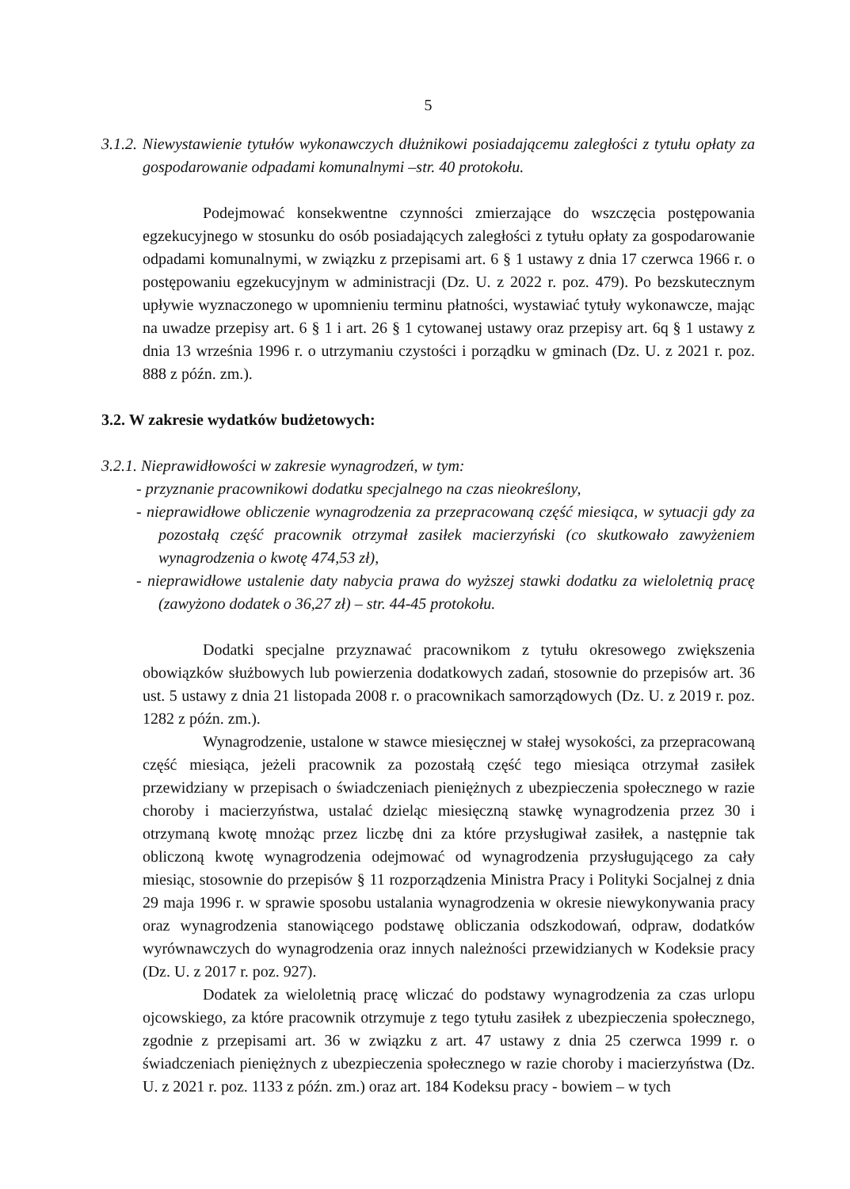5
3.1.2. Niewystawienie tytułów wykonawczych dłużnikowi posiadającemu zaległości z tytułu opłaty za gospodarowanie odpadami komunalnymi –str. 40 protokołu.
Podejmować konsekwentne czynności zmierzające do wszczęcia postępowania egzekucyjnego w stosunku do osób posiadających zaległości z tytułu opłaty za gospodarowanie odpadami komunalnymi, w związku z przepisami art. 6 § 1 ustawy z dnia 17 czerwca 1966 r. o postępowaniu egzekucyjnym w administracji (Dz. U. z 2022 r. poz. 479). Po bezskutecznym upływie wyznaczonego w upomnieniu terminu płatności, wystawiać tytuły wykonawcze, mając na uwadze przepisy art. 6 § 1 i art. 26 § 1 cytowanej ustawy oraz przepisy art. 6q § 1 ustawy z dnia 13 września 1996 r. o utrzymaniu czystości i porządku w gminach (Dz. U. z 2021 r. poz. 888 z późn. zm.).
3.2. W zakresie wydatków budżetowych:
3.2.1. Nieprawidłowości w zakresie wynagrodzeń, w tym:
- przyznanie pracownikowi dodatku specjalnego na czas nieokreślony,
- nieprawidłowe obliczenie wynagrodzenia za przepracowaną część miesiąca, w sytuacji gdy za pozostałą część pracownik otrzymał zasiłek macierzyński (co skutkowało zawyżeniem wynagrodzenia o kwotę 474,53 zł),
- nieprawidłowe ustalenie daty nabycia prawa do wyższej stawki dodatku za wieloletnią pracę (zawyżono dodatek o 36,27 zł) – str. 44-45 protokołu.
Dodatki specjalne przyznawać pracownikom z tytułu okresowego zwiększenia obowiązków służbowych lub powierzenia dodatkowych zadań, stosownie do przepisów art. 36 ust. 5 ustawy z dnia 21 listopada 2008 r. o pracownikach samorządowych (Dz. U. z 2019 r. poz. 1282 z późn. zm.).
Wynagrodzenie, ustalone w stawce miesięcznej w stałej wysokości, za przepracowaną część miesiąca, jeżeli pracownik za pozostałą część tego miesiąca otrzymał zasiłek przewidziany w przepisach o świadczeniach pieniężnych z ubezpieczenia społecznego w razie choroby i macierzyństwa, ustalać dzieląc miesięczną stawkę wynagrodzenia przez 30 i otrzymaną kwotę mnożąc przez liczbę dni za które przysługiwał zasiłek, a następnie tak obliczoną kwotę wynagrodzenia odejmować od wynagrodzenia przysługującego za cały miesiąc, stosownie do przepisów § 11 rozporządzenia Ministra Pracy i Polityki Socjalnej z dnia 29 maja 1996 r. w sprawie sposobu ustalania wynagrodzenia w okresie niewykonywania pracy oraz wynagrodzenia stanowiącego podstawę obliczania odszkodowań, odpraw, dodatków wyrównawczych do wynagrodzenia oraz innych należności przewidzianych w Kodeksie pracy (Dz. U. z 2017 r. poz. 927).
Dodatek za wieloletnią pracę wliczać do podstawy wynagrodzenia za czas urlopu ojcowskiego, za które pracownik otrzymuje z tego tytułu zasiłek z ubezpieczenia społecznego, zgodnie z przepisami art. 36 w związku z art. 47 ustawy z dnia 25 czerwca 1999 r. o świadczeniach pieniężnych z ubezpieczenia społecznego w razie choroby i macierzyństwa (Dz. U. z 2021 r. poz. 1133 z późn. zm.) oraz art. 184 Kodeksu pracy - bowiem – w tych